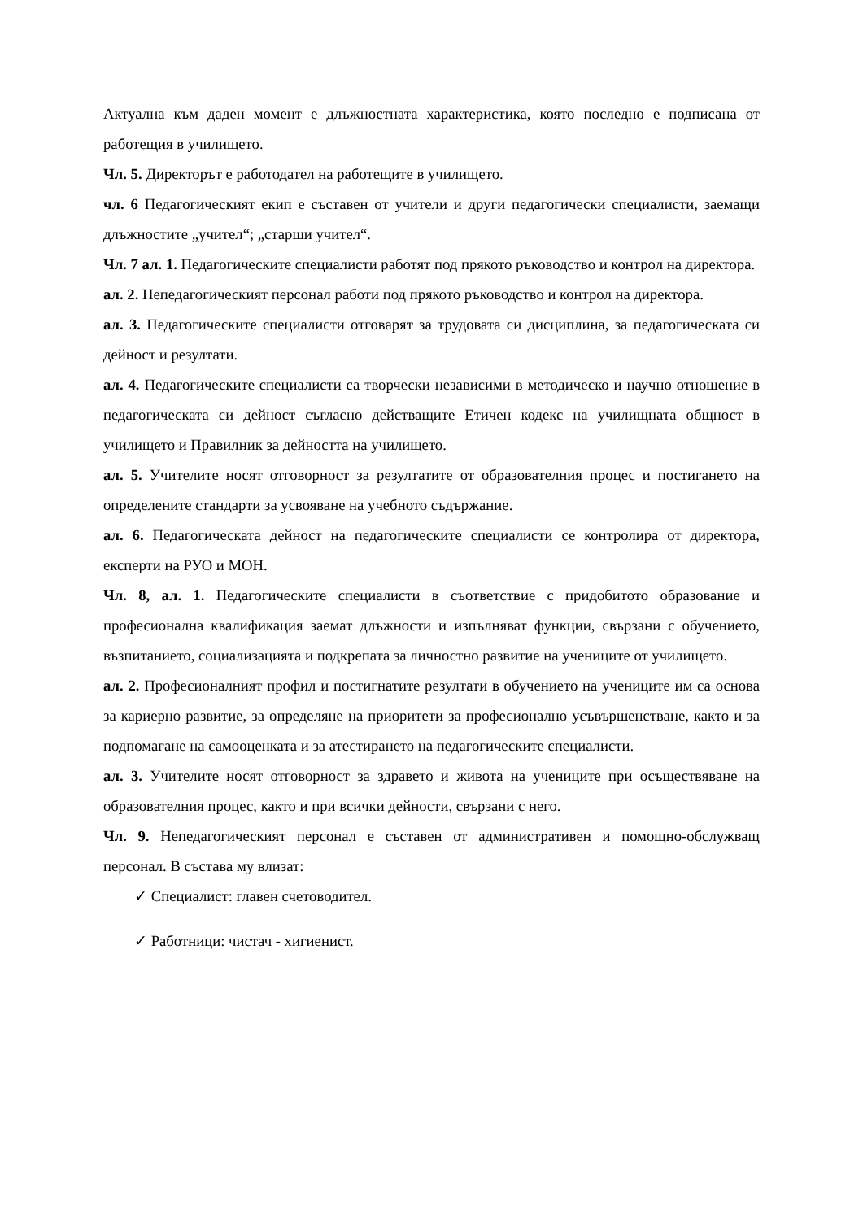Актуална към даден момент е длъжностната характеристика, която последно е подписана от работещия в училището.
Чл. 5. Директорът е работодател на работещите в училището.
чл. 6 Педагогическият екип е съставен от учители и други педагогически специалисти, заемащи длъжностите „учител“; „старши учител“.
Чл. 7 ал. 1. Педагогическите специалисти работят под прякото ръководство и контрол на директора.
ал. 2. Непедагогическият персонал работи под прякото ръководство и контрол на директора.
ал. 3. Педагогическите специалисти отговарят за трудовата си дисциплина, за педагогическата си дейност и резултати.
ал. 4. Педагогическите специалисти са творчески независими в методическо и научно отношение в педагогическата си дейност съгласно действащите Етичен кодекс на училищната общност в училището и Правилник за дейността на училището.
ал. 5. Учителите носят отговорност за резултатите от образователния процес и постигането на определените стандарти за усвояване на учебното съдържание.
ал. 6. Педагогическата дейност на педагогическите специалисти се контролира от директора, експерти на РУО и МОН.
Чл. 8, ал. 1. Педагогическите специалисти в съответствие с придобитото образование и професионална квалификация заемат длъжности и изпълняват функции, свързани с обучението, възпитанието, социализацията и подкрепата за личностно развитие на учениците от училището.
ал. 2. Професионалният профил и постигнатите резултати в обучението на учениците им са основа за кариерно развитие, за определяне на приоритети за професионално усъвършенстване, както и за подпомагане на самооценката и за атестирането на педагогическите специалисти.
ал. 3. Учителите носят отговорност за здравето и живота на учениците при осъществяване на образователния процес, както и при всички дейности, свързани с него.
Чл. 9. Непедагогическият персонал е съставен от административен и помощно-обслужващ персонал. В състава му влизат:
✓ Специалист: главен счетоводител.
✓ Работници: чистач - хигиенист.